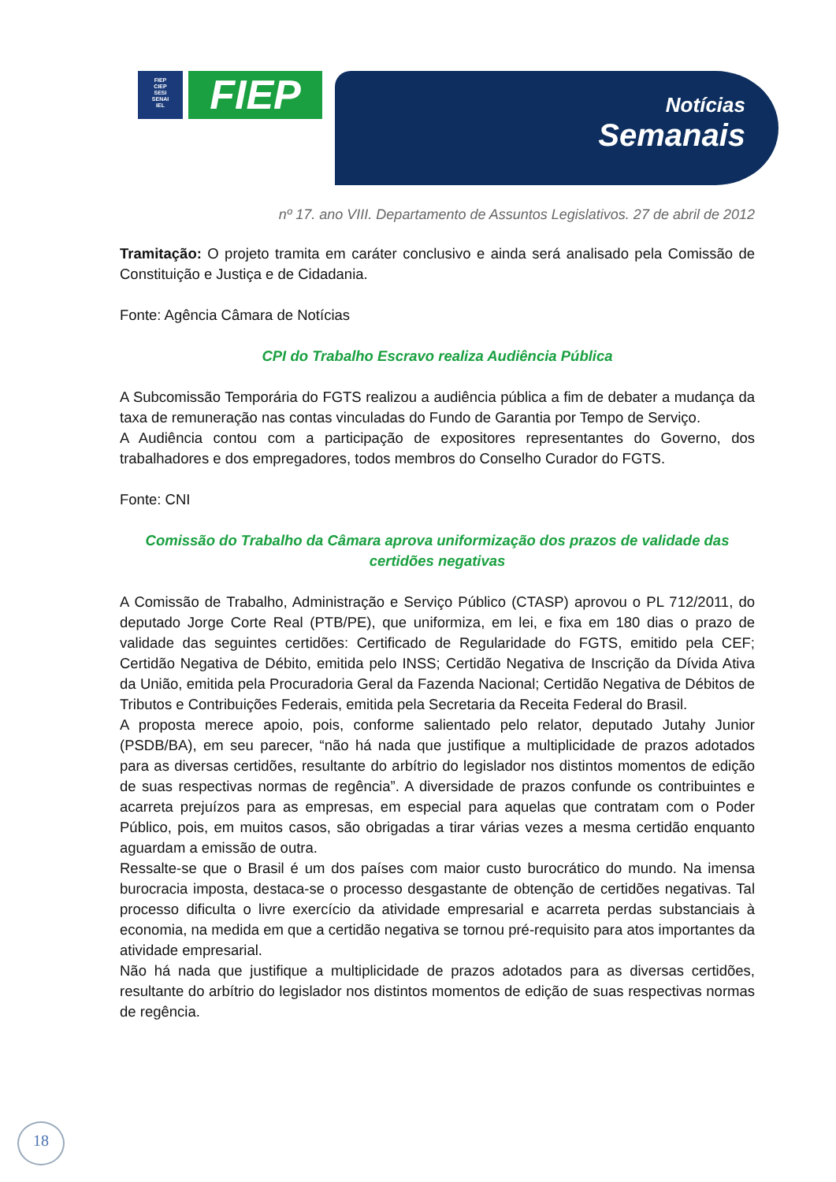FIEP
CIEP
SESI
SENAI
IEL
FIEP
Notícias
Semanais
nº 17. ano VIII. Departamento de Assuntos Legislativos. 27 de abril de 2012
Tramitação: O projeto tramita em caráter conclusivo e ainda será analisado pela Comissão de Constituição e Justiça e de Cidadania.
Fonte: Agência Câmara de Notícias
CPI do Trabalho Escravo realiza Audiência Pública
A Subcomissão Temporária do FGTS realizou a audiência pública a fim de debater a mudança da taxa de remuneração nas contas vinculadas do Fundo de Garantia por Tempo de Serviço.
A Audiência contou com a participação de expositores representantes do Governo, dos trabalhadores e dos empregadores, todos membros do Conselho Curador do FGTS.
Fonte: CNI
Comissão do Trabalho da Câmara aprova uniformização dos prazos de validade das certidões negativas
A Comissão de Trabalho, Administração e Serviço Público (CTASP) aprovou o PL 712/2011, do deputado Jorge Corte Real (PTB/PE), que uniformiza, em lei, e fixa em 180 dias o prazo de validade das seguintes certidões: Certificado de Regularidade do FGTS, emitido pela CEF; Certidão Negativa de Débito, emitida pelo INSS; Certidão Negativa de Inscrição da Dívida Ativa da União, emitida pela Procuradoria Geral da Fazenda Nacional; Certidão Negativa de Débitos de Tributos e Contribuições Federais, emitida pela Secretaria da Receita Federal do Brasil.
A proposta merece apoio, pois, conforme salientado pelo relator, deputado Jutahy Junior (PSDB/BA), em seu parecer, “não há nada que justifique a multiplicidade de prazos adotados para as diversas certidões, resultante do arbítrio do legislador nos distintos momentos de edição de suas respectivas normas de regência”. A diversidade de prazos confunde os contribuintes e acarreta prejuízos para as empresas, em especial para aquelas que contratam com o Poder Público, pois, em muitos casos, são obrigadas a tirar várias vezes a mesma certidão enquanto aguardam a emissão de outra.
Ressalte-se que o Brasil é um dos países com maior custo burocrático do mundo. Na imensa burocracia imposta, destaca-se o processo desgastante de obtenção de certidões negativas. Tal processo dificulta o livre exercício da atividade empresarial e acarreta perdas substanciais à economia, na medida em que a certidão negativa se tornou pré-requisito para atos importantes da atividade empresarial.
Não há nada que justifique a multiplicidade de prazos adotados para as diversas certidões, resultante do arbítrio do legislador nos distintos momentos de edição de suas respectivas normas de regência.
18